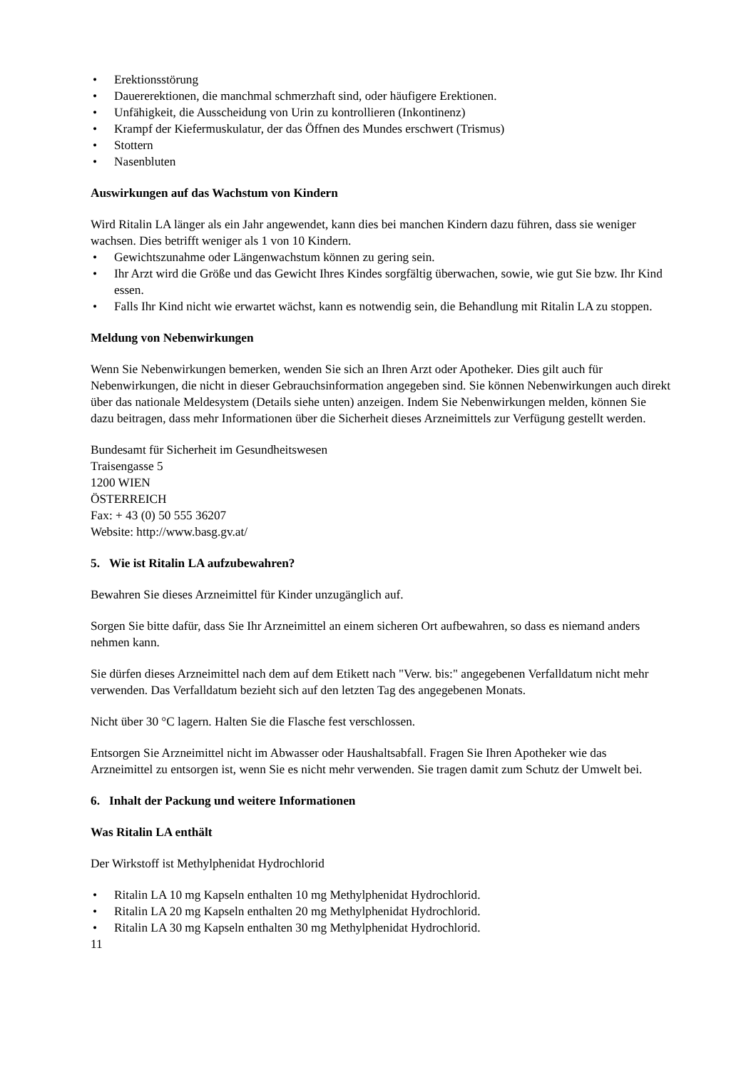• Erektionsstörung
• Dauererektionen, die manchmal schmerzhaft sind, oder häufigere Erektionen.
• Unfähigkeit, die Ausscheidung von Urin zu kontrollieren (Inkontinenz)
• Krampf der Kiefermuskulatur, der das Öffnen des Mundes erschwert (Trismus)
• Stottern
• Nasenbluten
Auswirkungen auf das Wachstum von Kindern
Wird Ritalin LA länger als ein Jahr angewendet, kann dies bei manchen Kindern dazu führen, dass sie weniger wachsen. Dies betrifft weniger als 1 von 10 Kindern.
• Gewichtszunahme oder Längenwachstum können zu gering sein.
• Ihr Arzt wird die Größe und das Gewicht Ihres Kindes sorgfältig überwachen, sowie, wie gut Sie bzw. Ihr Kind essen.
• Falls Ihr Kind nicht wie erwartet wächst, kann es notwendig sein, die Behandlung mit Ritalin LA zu stoppen.
Meldung von Nebenwirkungen
Wenn Sie Nebenwirkungen bemerken, wenden Sie sich an Ihren Arzt oder Apotheker. Dies gilt auch für Nebenwirkungen, die nicht in dieser Gebrauchsinformation angegeben sind. Sie können Nebenwirkungen auch direkt über das nationale Meldesystem (Details siehe unten) anzeigen. Indem Sie Nebenwirkungen melden, können Sie dazu beitragen, dass mehr Informationen über die Sicherheit dieses Arzneimittels zur Verfügung gestellt werden.
Bundesamt für Sicherheit im Gesundheitswesen
Traisengasse 5
1200 WIEN
ÖSTERREICH
Fax: + 43 (0) 50 555 36207
Website: http://www.basg.gv.at/
5. Wie ist Ritalin LA aufzubewahren?
Bewahren Sie dieses Arzneimittel für Kinder unzugänglich auf.
Sorgen Sie bitte dafür, dass Sie Ihr Arzneimittel an einem sicheren Ort aufbewahren, so dass es niemand anders nehmen kann.
Sie dürfen dieses Arzneimittel nach dem auf dem Etikett nach "Verw. bis:" angegebenen Verfalldatum nicht mehr verwenden. Das Verfalldatum bezieht sich auf den letzten Tag des angegebenen Monats.
Nicht über 30 °C lagern. Halten Sie die Flasche fest verschlossen.
Entsorgen Sie Arzneimittel nicht im Abwasser oder Haushaltsabfall. Fragen Sie Ihren Apotheker wie das Arzneimittel zu entsorgen ist, wenn Sie es nicht mehr verwenden. Sie tragen damit zum Schutz der Umwelt bei.
6. Inhalt der Packung und weitere Informationen
Was Ritalin LA enthält
Der Wirkstoff ist Methylphenidat Hydrochlorid
• Ritalin LA 10 mg Kapseln enthalten 10 mg Methylphenidat Hydrochlorid.
• Ritalin LA 20 mg Kapseln enthalten 20 mg Methylphenidat Hydrochlorid.
• Ritalin LA 30 mg Kapseln enthalten 30 mg Methylphenidat Hydrochlorid.
11